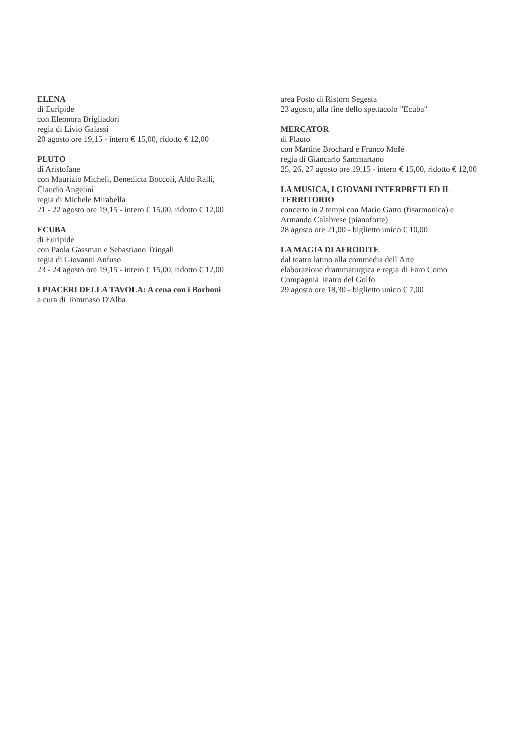ELENA
di Euripide
con Eleonora Brigliadori
regia di Livio Galassi
20 agosto ore 19,15 - intero € 15,00, ridotto € 12,00
PLUTO
di Aristofane
con Maurizio Micheli, Benedicta Boccoli, Aldo Ralli,
Claudio Angelini
regia di Michele Mirabella
21 - 22 agosto ore 19,15 - intero € 15,00, ridotto € 12,00
ECUBA
di Euripide
con Paola Gassman e Sebastiano Tringali
regia di Giovanni Anfuso
23 - 24 agosto ore 19,15 - intero € 15,00, ridotto € 12,00
I PIACERI DELLA TAVOLA: A cena con i Borboni
a cura di Tommaso D'Alba
area Posto di Ristoro Segesta
23 agosto, alla fine dello spettacolo "Ecuba"
MERCATOR
di Plauto
con Martine Brochard e Franco Molé
regia di Giancarlo Sammartano
25, 26, 27 agosto ore 19,15 - intero € 15,00, ridotto € 12,00
LA MUSICA, I GIOVANI INTERPRETI ED IL
TERRITORIO
concerto in 2 tempi con Mario Gatto (fisarmonica) e
Armando Calabrese (pianoforte)
28 agosto ore 21,00 - biglietto unico € 10,00
LA MAGIA DI AFRODITE
dal teatro latino alla commedia dell'Arte
elaborazione drammaturgica e regia di Faro Como
Compagnia Teatro del Golfo
29 agosto ore 18,30 - biglietto unico € 7,00